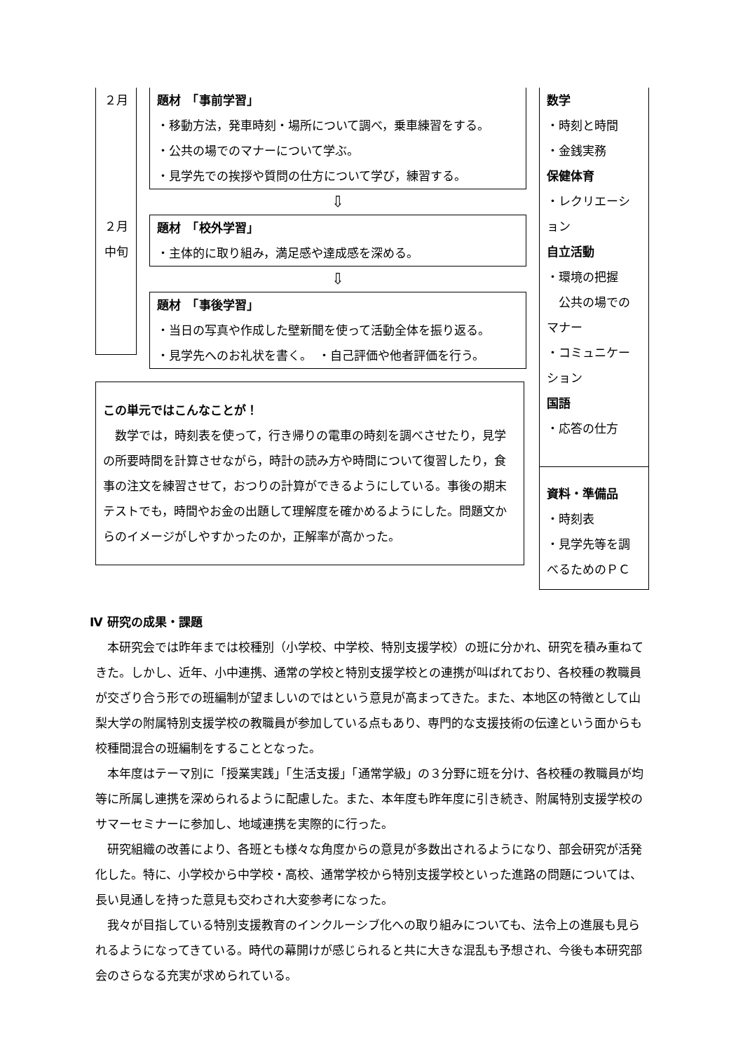２月
２月
中旬
題材　「事前学習」
・移動方法，発車時刻・場所について調べ，乗車練習をする。
・公共の場でのマナーについて学ぶ。
・見学先での挨拶や質問の仕方について学び，練習する。
⇩
題材　「校外学習」
・主体的に取り組み，満足感や達成感を深める。
⇩
題材　「事後学習」
・当日の写真や作成した壁新聞を使って活動全体を振り返る。
・見学先へのお礼状を書く。　・自己評価や他者評価を行う。
この単元ではこんなことが！
　数学では，時刻表を使って，行き帰りの電車の時刻を調べさせたり，見学の所要時間を計算させながら，時計の読み方や時間について復習したり，食事の注文を練習させて，おつりの計算ができるようにしている。事後の期末テストでも，時間やお金の出題して理解度を確かめるようにした。問題文からのイメージがしやすかったのか，正解率が高かった。
数学
・時刻と時間
・金銭実務
保健体育
・レクリエーション
自立活動
・環境の把握
　公共の場でのマナー
・コミュニケーション
国語
・応答の仕方
資料・準備品
・時刻表
・見学先等を調べるためのＰＣ
Ⅳ 研究の成果・課題
本研究会では昨年までは校種別（小学校、中学校、特別支援学校）の班に分かれ、研究を積み重ねてきた。しかし、近年、小中連携、通常の学校と特別支援学校との連携が叫ばれており、各校種の教職員が交ざり合う形での班編制が望ましいのではという意見が高まってきた。また、本地区の特徴として山梨大学の附属特別支援学校の教職員が参加している点もあり、専門的な支援技術の伝達という面からも校種間混合の班編制をすることとなった。
本年度はテーマ別に「授業実践」「生活支援」「通常学級」の３分野に班を分け、各校種の教職員が均等に所属し連携を深められるように配慮した。また、本年度も昨年度に引き続き、附属特別支援学校のサマーセミナーに参加し、地域連携を実際的に行った。
研究組織の改善により、各班とも様々な角度からの意見が多数出されるようになり、部会研究が活発化した。特に、小学校から中学校・高校、通常学校から特別支援学校といった進路の問題については、長い見通しを持った意見も交わされ大変参考になった。
我々が目指している特別支援教育のインクルーシブ化への取り組みについても、法令上の進展も見られるようになってきている。時代の幕開けが感じられると共に大きな混乱も予想され、今後も本研究部会のさらなる充実が求められている。